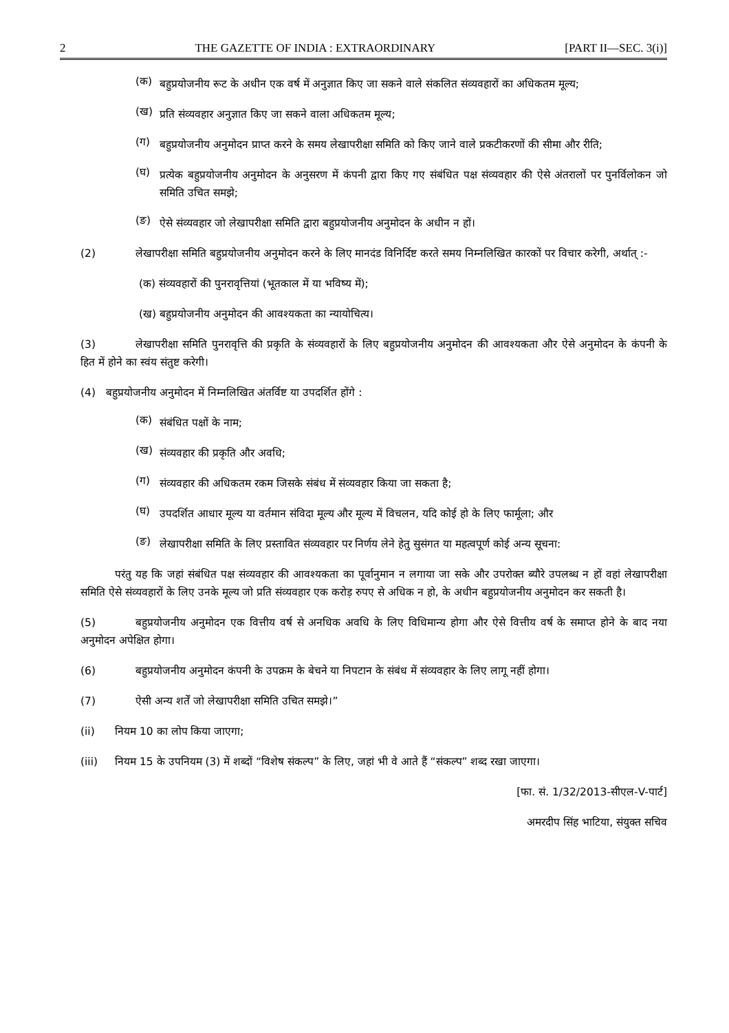2 THE GAZETTE OF INDIA : EXTRAORDINARY [PART II—SEC. 3(i)]
(क)
बहुप्रयोजनीय रूट के अधीन एक वर्ष में अनुज्ञात किए जा सकने वाले संकलित संव्यवहारों का अधिकतम मूल्य;
(ख)
प्रति संव्यवहार अनुज्ञात किए जा सकने वाला अधिकतम मूल्य;
(ग)
बहुप्रयोजनीय अनुमोदन प्राप्त करने के समय लेखापरीक्षा समिति को किए जाने वाले प्रकटीकरणों की सीमा और रीति;
(घ)
प्रत्येक बहुप्रयोजनीय अनुमोदन के अनुसरण में कंपनी द्वारा किए गए संबंधित पक्ष संव्यवहार की ऐसे अंतरालों पर पुनर्विलोकन जो समिति उचित समझे;
(ङ)
ऐसे संव्यवहार जो लेखापरीक्षा समिति द्वारा बहुप्रयोजनीय अनुमोदन के अधीन न हों।
(2) लेखापरीक्षा समिति बहुप्रयोजनीय अनुमोदन करने के लिए मानदंड विनिर्दिष्ट करते समय निम्नलिखित कारकों पर विचार करेगी, अर्थात् :-
(क) संव्यवहारों की पुनरावृत्तियां (भूतकाल में या भविष्य में);
(ख) बहुप्रयोजनीय अनुमोदन की आवश्यकता का न्यायोचित्य।
(3) लेखापरीक्षा समिति पुनरावृत्ति की प्रकृति के संव्यवहारों के लिए बहुप्रयोजनीय अनुमोदन की आवश्यकता और ऐसे अनुमोदन के कंपनी के हित में होने का स्वंय संतुष्ट करेगी।
(4) बहुप्रयोजनीय अनुमोदन में निम्नलिखित अंतर्विष्ट या उपदर्शित होंगे :
(क)
संबंधित पक्षों के नाम;
(ख)
संव्यवहार की प्रकृति और अवधि;
(ग)
संव्यवहार की अधिकतम रकम जिसके संबंध में संव्यवहार किया जा सकता है;
(घ)
उपदर्शित आधार मूल्य या वर्तमान संविदा मूल्य और मूल्य में विचलन, यदि कोई हो के लिए फार्मूला; और
(ङ)
लेखापरीक्षा समिति के लिए प्रस्तावित संव्यवहार पर निर्णय लेने हेतु सुसंगत या महत्वपूर्ण कोई अन्य सूचना:
परंतु यह कि जहां संबंधित पक्ष संव्यवहार की आवश्यकता का पूर्वानुमान न लगाया जा सके और उपरोक्त ब्यौरे उपलब्ध न हों वहां लेखापरीक्षा समिति ऐसे संव्यवहारों के लिए उनके मूल्य जो प्रति संव्यवहार एक करोड़ रुपए से अधिक न हो, के अधीन बहुप्रयोजनीय अनुमोदन कर सकती है।
(5) बहुप्रयोजनीय अनुमोदन एक वित्तीय वर्ष से अनधिक अवधि के लिए विधिमान्य होगा और ऐसे वित्तीय वर्ष के समाप्त होने के बाद नया अनुमोदन अपेक्षित होगा।
(6) बहुप्रयोजनीय अनुमोदन कंपनी के उपक्रम के बेचने या निपटान के संबंध में संव्यवहार के लिए लागू नहीं होगा।
(7) ऐसी अन्य शर्तें जो लेखापरीक्षा समिति उचित समझे।”
(ii) नियम 10 का लोप किया जाएगा;
(iii) नियम 15 के उपनियम (3) में शब्दों “विशेष संकल्प” के लिए, जहां भी वे आते हैं “संकल्प” शब्द रखा जाएगा।
[फा. सं. 1/32/2013-सीएल-V-पार्ट]
अमरदीप सिंह भाटिया, संयुक्त सचिव